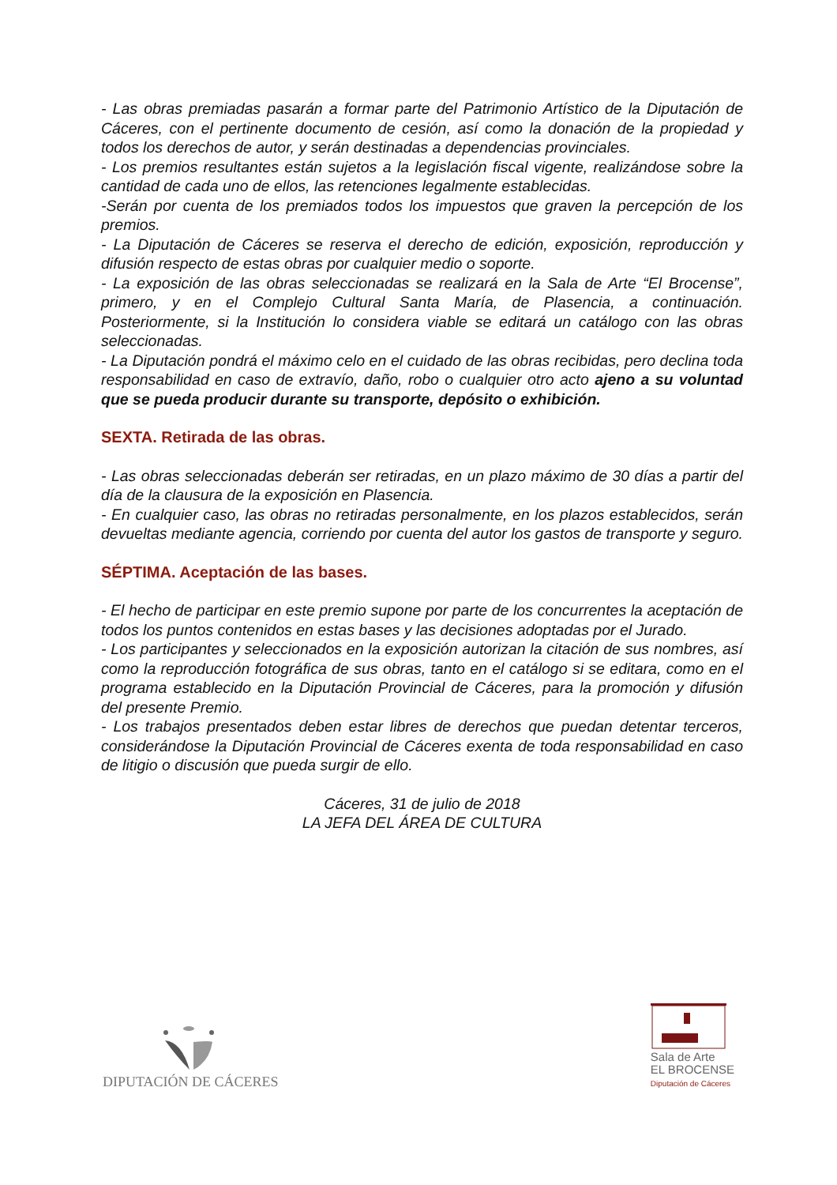- Las obras premiadas pasarán a formar parte del Patrimonio Artístico de la Diputación de Cáceres, con el pertinente documento de cesión, así como la donación de la propiedad y todos los derechos de autor, y serán destinadas a dependencias provinciales.
- Los premios resultantes están sujetos a la legislación fiscal vigente, realizándose sobre la cantidad de cada uno de ellos, las retenciones legalmente establecidas.
-Serán por cuenta de los premiados todos los impuestos que graven la percepción de los premios.
- La Diputación de Cáceres se reserva el derecho de edición, exposición, reproducción y difusión respecto de estas obras por cualquier medio o soporte.
- La exposición de las obras seleccionadas se realizará en la Sala de Arte “El Brocense”, primero, y en el Complejo Cultural Santa María, de Plasencia, a continuación. Posteriormente, si la Institución lo considera viable se editará un catálogo con las obras seleccionadas.
- La Diputación pondrá el máximo celo en el cuidado de las obras recibidas, pero declina toda responsabilidad en caso de extravío, daño, robo o cualquier otro acto ajeno a su voluntad que se pueda producir durante su transporte, depósito o exhibición.
SEXTA. Retirada de las obras.
- Las obras seleccionadas deberán ser retiradas, en un plazo máximo de 30 días a partir del día de la clausura de la exposición en Plasencia.
- En cualquier caso, las obras no retiradas personalmente, en los plazos establecidos, serán devueltas mediante agencia, corriendo por cuenta del autor los gastos de transporte y seguro.
SÉPTIMA. Aceptación de las bases.
- El hecho de participar en este premio supone por parte de los concurrentes la aceptación de todos los puntos contenidos en estas bases y las decisiones adoptadas por el Jurado.
- Los participantes y seleccionados en la exposición autorizan la citación de sus nombres, así como la reproducción fotográfica de sus obras, tanto en el catálogo si se editara, como en el programa establecido en la Diputación Provincial de Cáceres, para la promoción y difusión del presente Premio.
- Los trabajos presentados deben estar libres de derechos que puedan detentar terceros, considerándose la Diputación Provincial de Cáceres exenta de toda responsabilidad en caso de litigio o discusión que pueda surgir de ello.
Cáceres, 31 de julio de 2018
LA JEFA DEL ÁREA DE CULTURA
DIPUTACIÓN DE CÁCERES
Sala de Arte
EL BROCENSE
Diputación de Cáceres